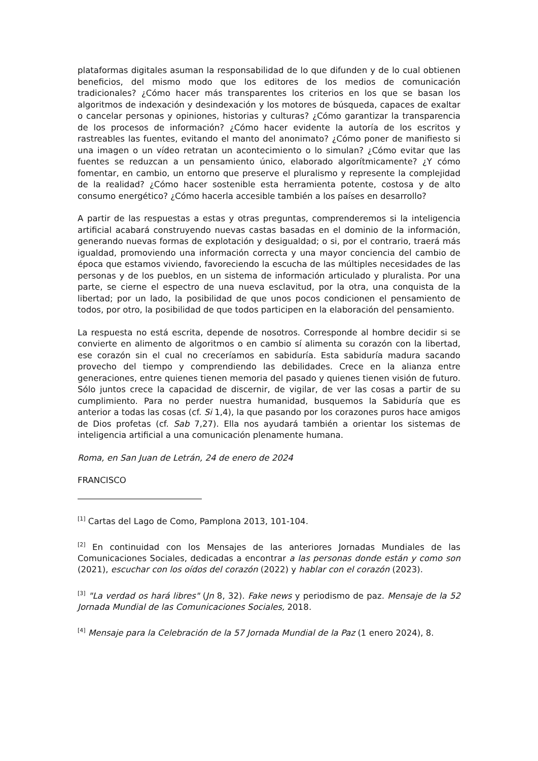plataformas digitales asuman la responsabilidad de lo que difunden y de lo cual obtienen beneficios, del mismo modo que los editores de los medios de comunicación tradicionales? ¿Cómo hacer más transparentes los criterios en los que se basan los algoritmos de indexación y desindexación y los motores de búsqueda, capaces de exaltar o cancelar personas y opiniones, historias y culturas? ¿Cómo garantizar la transparencia de los procesos de información? ¿Cómo hacer evidente la autoría de los escritos y rastreables las fuentes, evitando el manto del anonimato? ¿Cómo poner de manifiesto si una imagen o un vídeo retratan un acontecimiento o lo simulan? ¿Cómo evitar que las fuentes se reduzcan a un pensamiento único, elaborado algorítmicamente? ¿Y cómo fomentar, en cambio, un entorno que preserve el pluralismo y represente la complejidad de la realidad? ¿Cómo hacer sostenible esta herramienta potente, costosa y de alto consumo energético? ¿Cómo hacerla accesible también a los países en desarrollo?
A partir de las respuestas a estas y otras preguntas, comprenderemos si la inteligencia artificial acabará construyendo nuevas castas basadas en el dominio de la información, generando nuevas formas de explotación y desigualdad; o si, por el contrario, traerá más igualdad, promoviendo una información correcta y una mayor conciencia del cambio de época que estamos viviendo, favoreciendo la escucha de las múltiples necesidades de las personas y de los pueblos, en un sistema de información articulado y pluralista. Por una parte, se cierne el espectro de una nueva esclavitud, por la otra, una conquista de la libertad; por un lado, la posibilidad de que unos pocos condicionen el pensamiento de todos, por otro, la posibilidad de que todos participen en la elaboración del pensamiento.
La respuesta no está escrita, depende de nosotros. Corresponde al hombre decidir si se convierte en alimento de algoritmos o en cambio sí alimenta su corazón con la libertad, ese corazón sin el cual no creceríamos en sabiduría. Esta sabiduría madura sacando provecho del tiempo y comprendiendo las debilidades. Crece en la alianza entre generaciones, entre quienes tienen memoria del pasado y quienes tienen visión de futuro. Sólo juntos crece la capacidad de discernir, de vigilar, de ver las cosas a partir de su cumplimiento. Para no perder nuestra humanidad, busquemos la Sabiduría que es anterior a todas las cosas (cf. Si 1,4), la que pasando por los corazones puros hace amigos de Dios profetas (cf. Sab 7,27). Ella nos ayudará también a orientar los sistemas de inteligencia artificial a una comunicación plenamente humana.
Roma, en San Juan de Letrán, 24 de enero de 2024
FRANCISCO
<sup>[1]</sup> Cartas del Lago de Como, Pamplona 2013, 101-104.
<sup>[2]</sup> En continuidad con los Mensajes de las anteriores Jornadas Mundiales de las Comunicaciones Sociales, dedicadas a encontrar a las personas donde están y como son (2021), escuchar con los oídos del corazón (2022) y hablar con el corazón (2023).
<sup>[3]</sup> "La verdad os hará libres" (Jn 8, 32). Fake news y periodismo de paz. Mensaje de la 52 Jornada Mundial de las Comunicaciones Sociales, 2018.
<sup>[4]</sup> Mensaje para la Celebración de la 57 Jornada Mundial de la Paz (1 enero 2024), 8.